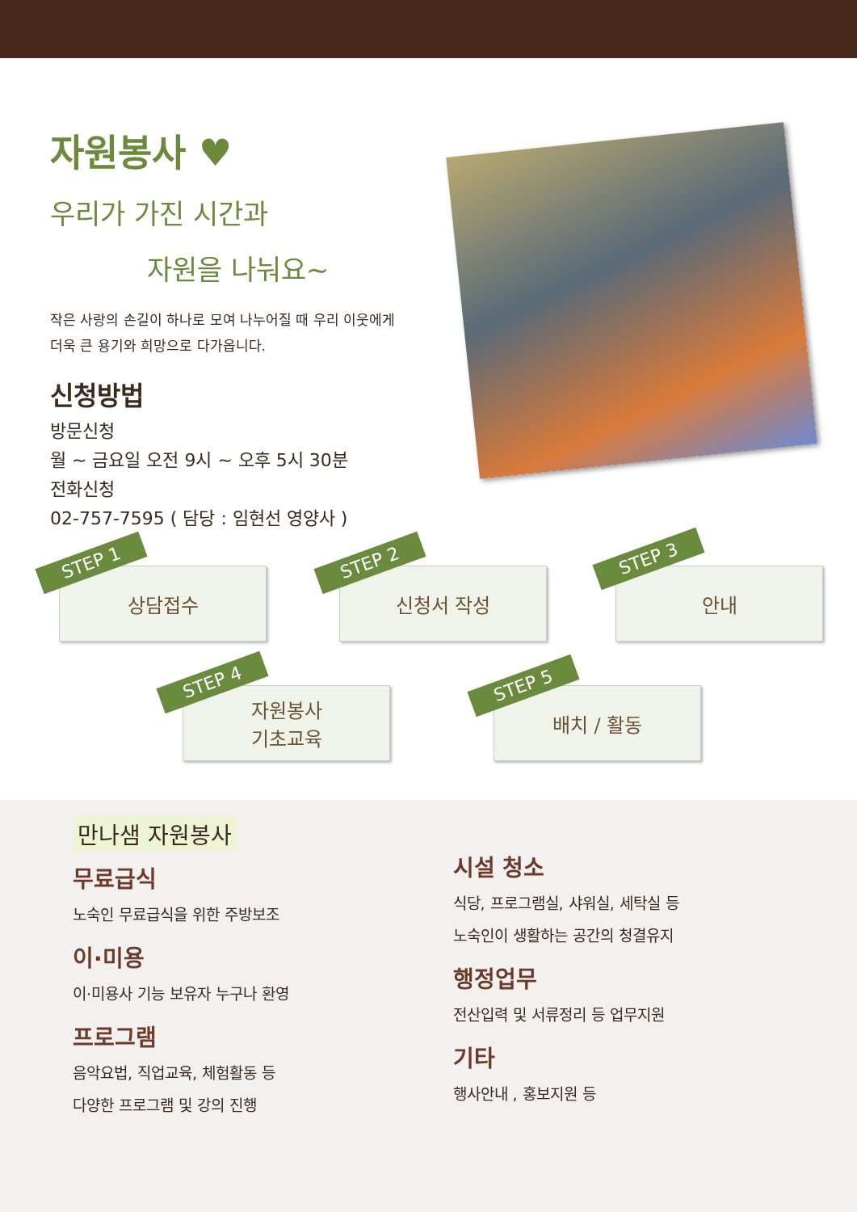자원봉사 ♥
우리가 가진 시간과
자원을 나눠요~
작은 사랑의 손길이 하나로 모여 나누어질 때 우리 이웃에게
더욱 큰 용기와 희망으로 다가옵니다.
신청방법
방문신청
월 ~ 금요일 오전 9시 ~ 오후 5시 30분
전화신청
02-757-7595 ( 담당 : 임현선 영양사 )
상담접수
STEP 1
신청서 작성
STEP 2
안내
STEP 3
자원봉사
기초교육
STEP 4
배치 / 활동
STEP 5
만나샘 자원봉사
무료급식
노숙인 무료급식을 위한 주방보조
이·미용
이·미용사 기능 보유자 누구나 환영
프로그램
음악요법, 직업교육, 체험활동 등
다양한 프로그램 및 강의 진행
시설 청소
식당, 프로그램실, 샤워실, 세탁실 등
노숙인이 생활하는 공간의 청결유지
행정업무
전산입력 및 서류정리 등 업무지원
기타
행사안내 , 홍보지원 등